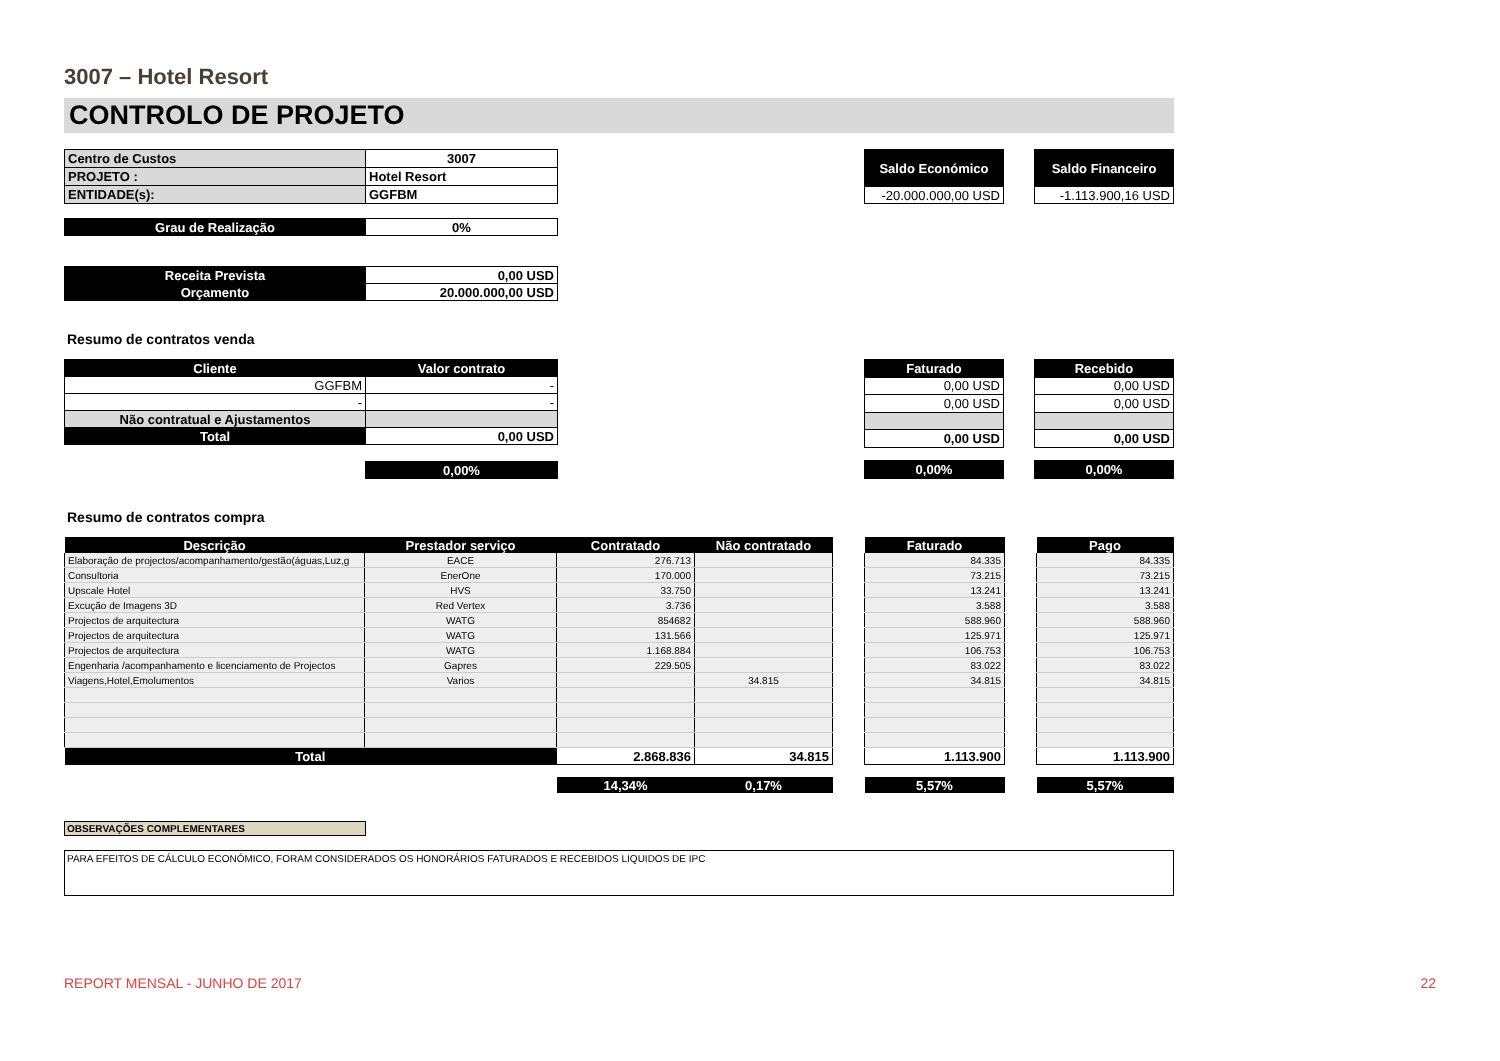3007 – Hotel Resort
CONTROLO DE PROJETO
| Centro de Custos | 3007 |
| PROJETO : | Hotel Resort |
| ENTIDADE(s): | GGFBM |
| Saldo Económico |
| -20.000.000,00 USD |
| Saldo Financeiro |
| -1.113.900,16 USD |
| Grau de Realização | 0% |
| Receita Prevista | 0,00 USD |
| Orçamento | 20.000.000,00 USD |
Resumo de contratos venda
| Cliente | Valor contrato |
| GGFBM | - |
| - | - |
| Não contratual e Ajustamentos | |
| Total | 0,00 USD |
| | 0,00% |
| Faturado |
| 0,00 USD |
| 0,00 USD |
| 0,00 USD |
| 0,00% |
| Recebido |
| 0,00 USD |
| 0,00 USD |
| 0,00 USD |
| 0,00% |
Resumo de contratos compra
| Descrição | Prestador serviço | Contratado | Não contratado | | Faturado | | Pago |
| --- | --- | --- | --- | --- | --- | --- | --- |
| Elaboração de projectos/acompanhamento/gestão(águas,Luz,g | EACE | 276.713 | | | 84.335 | | 84.335 |
| Consultoria | EnerOne | 170.000 | | | 73.215 | | 73.215 |
| Upscale Hotel | HVS | 33.750 | | | 13.241 | | 13.241 |
| Excução de Imagens 3D | Red Vertex | 3.736 | | | 3.588 | | 3.588 |
| Projectos de arquitectura | WATG | 854682 | | | 588.960 | | 588.960 |
| Projectos de arquitectura | WATG | 131.566 | | | 125.971 | | 125.971 |
| Projectos de arquitectura | WATG | 1.168.884 | | | 106.753 | | 106.753 |
| Engenharia /acompanhamento e licenciamento de Projectos | Gapres | 229.505 | | | 83.022 | | 83.022 |
| Viagens,Hotel,Emolumentos | Varios | | 34.815 | | 34.815 | | 34.815 |
| Total | | 2.868.836 | 34.815 | | 1.113.900 | | 1.113.900 |
| | | 14,34% | 0,17% | | 5,57% | | 5,57% |
OBSERVAÇÕES COMPLEMENTARES
PARA EFEITOS DE CÁLCULO ECONÓMICO, FORAM CONSIDERADOS OS HONORÁRIOS FATURADOS E RECEBIDOS LIQUIDOS DE IPC
REPORT MENSAL - JUNHO DE 2017 22